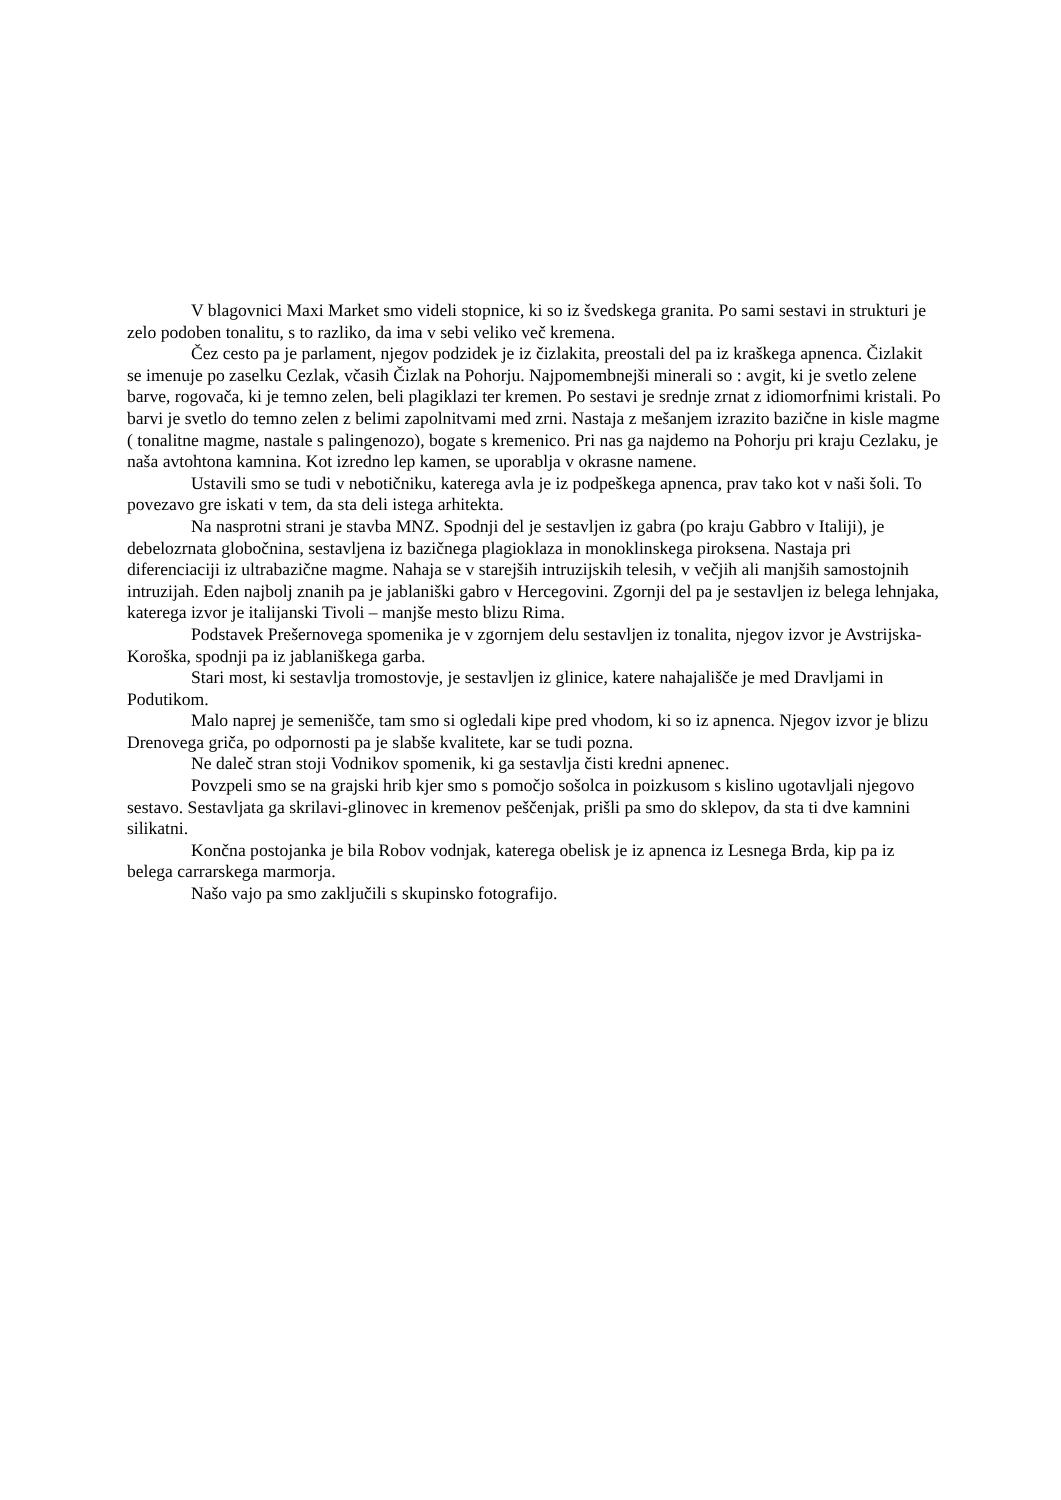V blagovnici Maxi Market smo videli stopnice, ki so iz švedskega granita. Po sami sestavi in strukturi je zelo podoben tonalitu, s to razliko, da ima v sebi veliko več kremena.
Čez cesto pa je parlament, njegov podzidek je iz čizlakita, preostali del pa iz kraškega apnenca. Čizlakit se imenuje po zaselku Cezlak, včasih Čizlak na Pohorju. Najpomembnejši minerali so : avgit, ki je svetlo zelene barve, rogovača, ki je temno zelen, beli plagiklazi ter kremen. Po sestavi je srednje zrnat z idiomorfnimi kristali. Po barvi je svetlo do temno zelen z belimi zapolnitvami med zrni. Nastaja z mešanjem izrazito bazične in kisle magme ( tonalitne magme, nastale s palingenozo), bogate s kremenico. Pri nas ga najdemo na Pohorju pri kraju Cezlaku, je naša avtohtona kamnina. Kot izredno lep kamen, se uporablja v okrasne namene.
Ustavili smo se tudi v nebotičniku, katerega avla je iz podpeškega apnenca, prav tako kot v naši šoli. To povezavo gre iskati v tem, da sta deli istega arhitekta.
Na nasprotni strani je stavba MNZ. Spodnji del je sestavljen iz gabra (po kraju Gabbro v Italiji), je debelozrnata globočnina, sestavljena iz bazičnega plagioklaza in monoklinskega piroksena. Nastaja pri diferenciaciji iz ultrabazične magme. Nahaja se v starejših intruzijskih telesih, v večjih ali manjših samostojnih intruzijah. Eden najbolj znanih pa je jablaniški gabro v Hercegovini. Zgornji del pa je sestavljen iz belega lehnjaka, katerega izvor je italijanski Tivoli – manjše mesto blizu Rima.
Podstavek Prešernovega spomenika je v zgornjem delu sestavljen iz tonalita, njegov izvor je Avstrijska-Koroška, spodnji pa iz jablaniškega garba.
Stari most, ki sestavlja tromostovje, je sestavljen iz glinice, katere nahajališče je med Dravljami in Podutikom.
Malo naprej je semenišče, tam smo si ogledali kipe pred vhodom, ki so iz apnenca. Njegov izvor je blizu Drenovega griča, po odpornosti pa je slabše kvalitete, kar se tudi pozna.
Ne daleč stran stoji Vodnikov spomenik, ki ga sestavlja čisti kredni apnenec.
Povzpeli smo se na grajski hrib kjer smo s pomočjo sošolca in poizkusom s kislino ugotavljali njegovo sestavo. Sestavljata ga skrilavi-glinovec in kremenov peščenjak, prišli pa smo do sklepov, da sta ti dve kamnini silikatni.
Končna postojanka je bila Robov vodnjak, katerega obelisk je iz apnenca iz Lesnega Brda, kip pa iz belega carrarskega marmorja.
Našo vajo pa smo zaključili s skupinsko fotografijo.